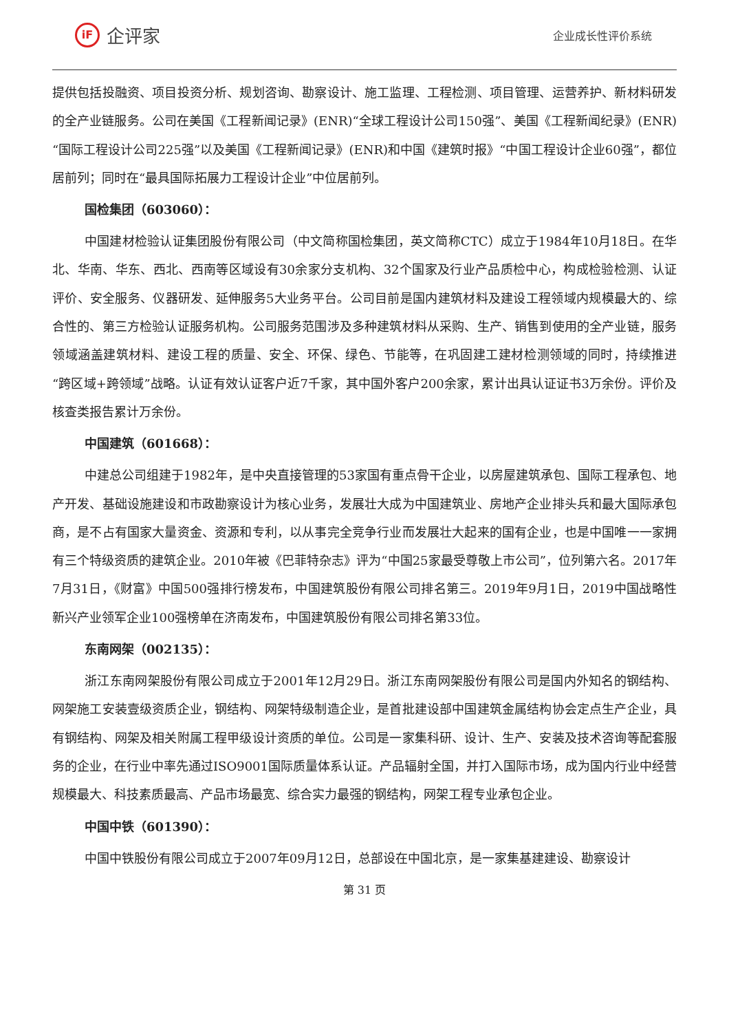iF
企评家
企业成长性评价系统
提供包括投融资、项目投资分析、规划咨询、勘察设计、施工监理、工程检测、项目管理、运营养护、新材料研发的全产业链服务。公司在美国《工程新闻记录》(ENR)“全球工程设计公司150强”、美国《工程新闻纪录》(ENR)“国际工程设计公司225强”以及美国《工程新闻记录》(ENR)和中国《建筑时报》“中国工程设计企业60强”，都位居前列；同时在“最具国际拓展力工程设计企业”中位居前列。
国检集团（603060）：
中国建材检验认证集团股份有限公司（中文简称国检集团，英文简称CTC）成立于1984年10月18日。在华北、华南、华东、西北、西南等区域设有30余家分支机构、32个国家及行业产品质检中心，构成检验检测、认证评价、安全服务、仪器研发、延伸服务5大业务平台。公司目前是国内建筑材料及建设工程领域内规模最大的、综合性的、第三方检验认证服务机构。公司服务范围涉及多种建筑材料从采购、生产、销售到使用的全产业链，服务领域涵盖建筑材料、建设工程的质量、安全、环保、绿色、节能等，在巩固建工建材检测领域的同时，持续推进“跨区域+跨领域”战略。认证有效认证客户近7千家，其中国外客户200余家，累计出具认证证书3万余份。评价及核查类报告累计万余份。
中国建筑（601668）：
中建总公司组建于1982年，是中央直接管理的53家国有重点骨干企业，以房屋建筑承包、国际工程承包、地产开发、基础设施建设和市政勘察设计为核心业务，发展壮大成为中国建筑业、房地产企业排头兵和最大国际承包商，是不占有国家大量资金、资源和专利，以从事完全竞争行业而发展壮大起来的国有企业，也是中国唯一一家拥有三个特级资质的建筑企业。2010年被《巴菲特杂志》评为“中国25家最受尊敬上市公司”，位列第六名。2017年7月31日，《财富》中国500强排行榜发布，中国建筑股份有限公司排名第三。2019年9月1日，2019中国战略性新兴产业领军企业100强榜单在济南发布，中国建筑股份有限公司排名第33位。
东南网架（002135）：
浙江东南网架股份有限公司成立于2001年12月29日。浙江东南网架股份有限公司是国内外知名的钢结构、网架施工安装壹级资质企业，钢结构、网架特级制造企业，是首批建设部中国建筑金属结构协会定点生产企业，具有钢结构、网架及相关附属工程甲级设计资质的单位。公司是一家集科研、设计、生产、安装及技术咨询等配套服务的企业，在行业中率先通过ISO9001国际质量体系认证。产品辐射全国，并打入国际市场，成为国内行业中经营规模最大、科技素质最高、产品市场最宽、综合实力最强的钢结构，网架工程专业承包企业。
中国中铁（601390）：
中国中铁股份有限公司成立于2007年09月12日，总部设在中国北京，是一家集基建建设、勘察设计
第 31 页